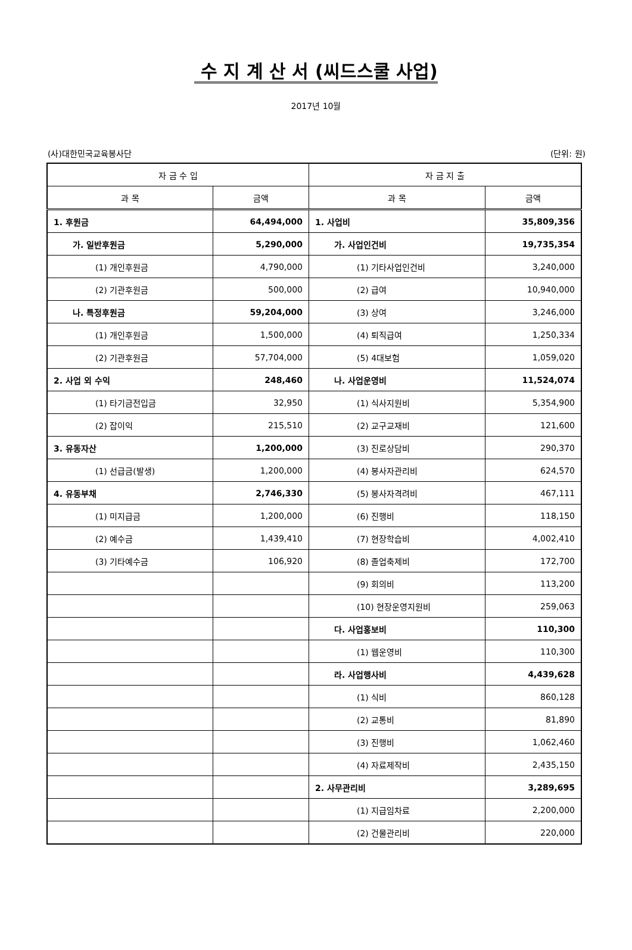수 지 계 산 서 (씨드스쿨 사업)
2017년 10월
(사)대한민국교육봉사단 (단위: 원)
| 자 금 수 입 | | 자 금 지 출 | |
| --- | --- | --- | --- |
| 과 목 | 금액 | 과 목 | 금액 |
| 1. 후원금 | 64,494,000 | 1. 사업비 | 35,809,356 |
| 가. 일반후원금 | 5,290,000 | 가. 사업인건비 | 19,735,354 |
| (1) 개인후원금 | 4,790,000 | (1) 기타사업인건비 | 3,240,000 |
| (2) 기관후원금 | 500,000 | (2) 급여 | 10,940,000 |
| 나. 특정후원금 | 59,204,000 | (3) 상여 | 3,246,000 |
| (1) 개인후원금 | 1,500,000 | (4) 퇴직급여 | 1,250,334 |
| (2) 기관후원금 | 57,704,000 | (5) 4대보험 | 1,059,020 |
| 2. 사업 외 수익 | 248,460 | 나. 사업운영비 | 11,524,074 |
| (1) 타기금전입금 | 32,950 | (1) 식사지원비 | 5,354,900 |
| (2) 잡이익 | 215,510 | (2) 교구교재비 | 121,600 |
| 3. 유동자산 | 1,200,000 | (3) 진로상담비 | 290,370 |
| (1) 선급금(발생) | 1,200,000 | (4) 봉사자관리비 | 624,570 |
| 4. 유동부채 | 2,746,330 | (5) 봉사자격려비 | 467,111 |
| (1) 미지급금 | 1,200,000 | (6) 진행비 | 118,150 |
| (2) 예수금 | 1,439,410 | (7) 현장학습비 | 4,002,410 |
| (3) 기타예수금 | 106,920 | (8) 졸업축제비 | 172,700 |
| | | (9) 회의비 | 113,200 |
| | | (10) 현장운영지원비 | 259,063 |
| | | 다. 사업홍보비 | 110,300 |
| | | (1) 웹운영비 | 110,300 |
| | | 라. 사업행사비 | 4,439,628 |
| | | (1) 식비 | 860,128 |
| | | (2) 교통비 | 81,890 |
| | | (3) 진행비 | 1,062,460 |
| | | (4) 자료제작비 | 2,435,150 |
| | | 2. 사무관리비 | 3,289,695 |
| | | (1) 지급임차료 | 2,200,000 |
| | | (2) 건물관리비 | 220,000 |